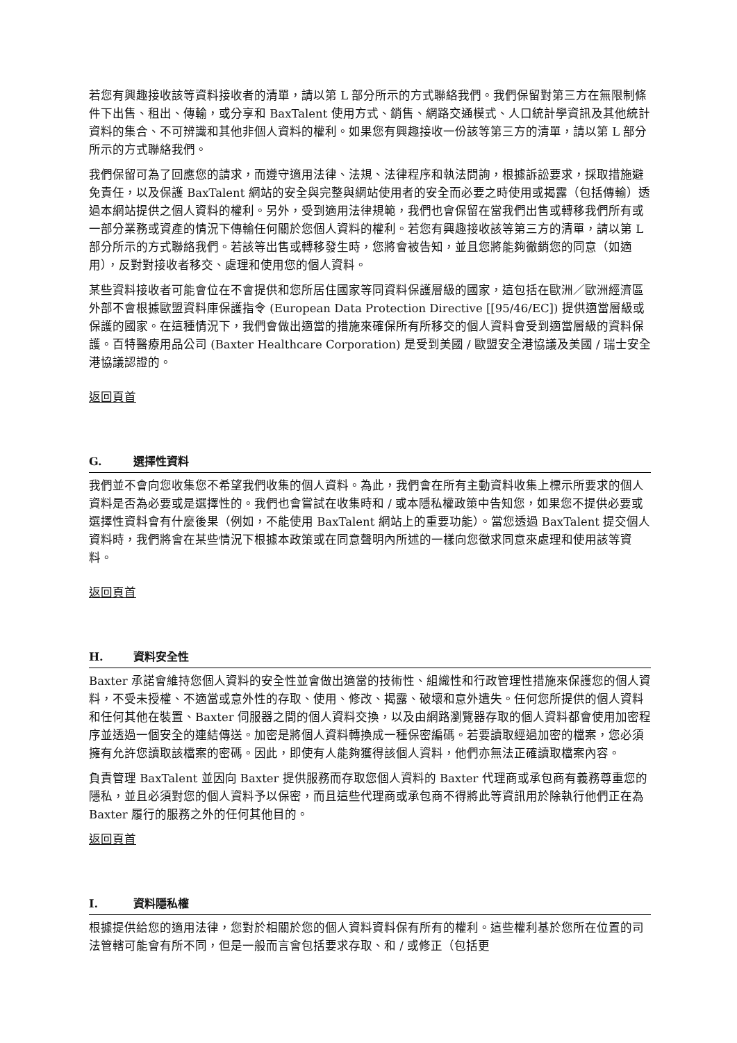若您有興趣接收該等資料接收者的清單，請以第 L 部分所示的方式聯絡我們。我們保留對第三方在無限制條件下出售、租出、傳輸，或分享和 BaxTalent 使用方式、銷售、網路交通模式、人口統計學資訊及其他統計資料的集合、不可辨識和其他非個人資料的權利。如果您有興趣接收一份該等第三方的清單，請以第 L 部分所示的方式聯絡我們。
我們保留可為了回應您的請求，而遵守適用法律、法規、法律程序和執法問詢，根據訴訟要求，採取措施避免責任，以及保護 BaxTalent 網站的安全與完整與網站使用者的安全而必要之時使用或揭露（包括傳輸）透過本網站提供之個人資料的權利。另外，受到適用法律規範，我們也會保留在當我們出售或轉移我們所有或一部分業務或資產的情況下傳輸任何關於您個人資料的權利。若您有興趣接收該等第三方的清單，請以第 L 部分所示的方式聯絡我們。若該等出售或轉移發生時，您將會被告知，並且您將能夠徹銷您的同意（如適用），反對對接收者移交、處理和使用您的個人資料。
某些資料接收者可能會位在不會提供和您所居住國家等同資料保護層級的國家，這包括在歐洲／歐洲經濟區外部不會根據歐盟資料庫保護指令 (European Data Protection Directive [[95/46/EC]) 提供適當層級或保護的國家。在這種情況下，我們會做出適當的措施來確保所有所移交的個人資料會受到適當層級的資料保護。百特醫療用品公司 (Baxter Healthcare Corporation) 是受到美國 / 歐盟安全港協議及美國 / 瑞士安全港協議認證的。
返回頁首
G. 選擇性資料
我們並不會向您收集您不希望我們收集的個人資料。為此，我們會在所有主動資料收集上標示所要求的個人資料是否為必要或是選擇性的。我們也會嘗試在收集時和 / 或本隱私權政策中告知您，如果您不提供必要或選擇性資料會有什麼後果（例如，不能使用 BaxTalent 網站上的重要功能）。當您透過 BaxTalent 提交個人資料時，我們將會在某些情況下根據本政策或在同意聲明內所述的一樣向您徵求同意來處理和使用該等資料。
返回頁首
H. 資料安全性
Baxter 承諾會維持您個人資料的安全性並會做出適當的技術性、組織性和行政管理性措施來保護您的個人資料，不受未授權、不適當或意外性的存取、使用、修改、揭露、破壞和意外遺失。任何您所提供的個人資料和任何其他在裝置、Baxter 伺服器之間的個人資料交換，以及由網路瀏覽器存取的個人資料都會使用加密程序並透過一個安全的連結傳送。加密是將個人資料轉換成一種保密編碼。若要讀取經過加密的檔案，您必須擁有允許您讀取該檔案的密碼。因此，即使有人能夠獲得該個人資料，他們亦無法正確讀取檔案內容。
負責管理 BaxTalent 並因向 Baxter 提供服務而存取您個人資料的 Baxter 代理商或承包商有義務尊重您的隱私，並且必須對您的個人資料予以保密，而且這些代理商或承包商不得將此等資訊用於除執行他們正在為 Baxter 履行的服務之外的任何其他目的。
返回頁首
I. 資料隱私權
根據提供給您的適用法律，您對於相關於您的個人資料資料保有所有的權利。這些權利基於您所在位置的司法管轄可能會有所不同，但是一般而言會包括要求存取、和 / 或修正（包括更